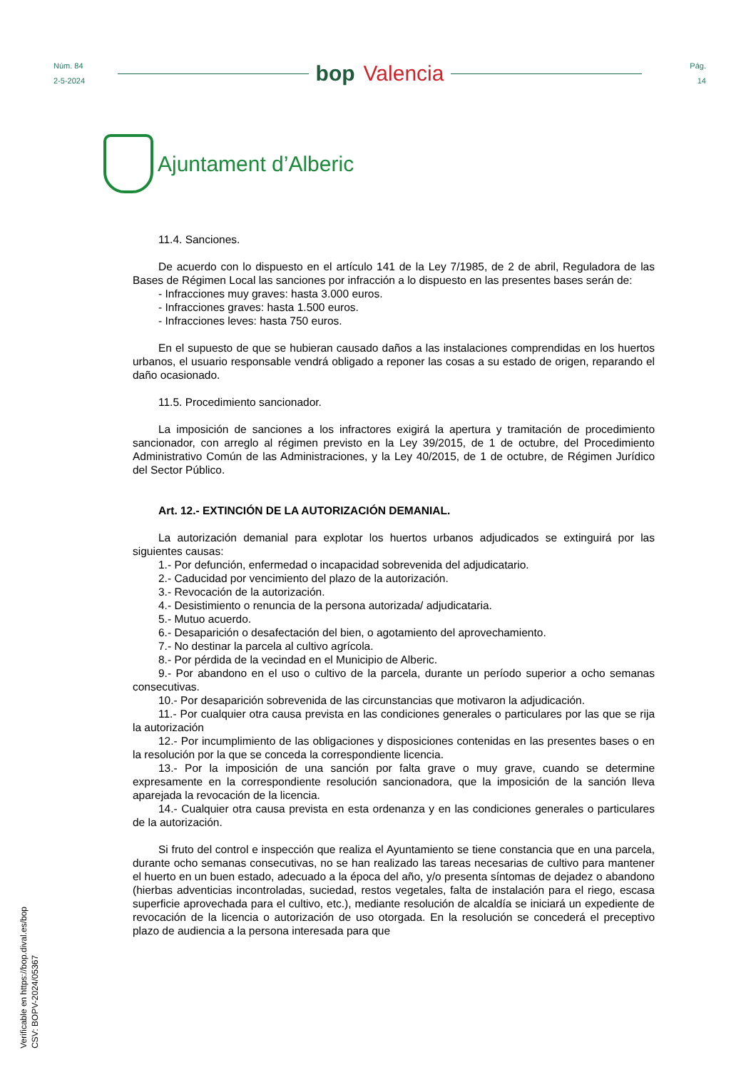Núm. 84
2-5-2024
bop Valencia
Pág.
14
Ajuntament d’Alberic
11.4. Sanciones.
De acuerdo con lo dispuesto en el artículo 141 de la Ley 7/1985, de 2 de abril, Reguladora de las Bases de Régimen Local las sanciones por infracción a lo dispuesto en las presentes bases serán de:
- Infracciones muy graves: hasta 3.000 euros.
- Infracciones graves: hasta 1.500 euros.
- Infracciones leves: hasta 750 euros.
En el supuesto de que se hubieran causado daños a las instalaciones comprendidas en los huertos urbanos, el usuario responsable vendrá obligado a reponer las cosas a su estado de origen, reparando el daño ocasionado.
11.5. Procedimiento sancionador.
La imposición de sanciones a los infractores exigirá la apertura y tramitación de procedimiento sancionador, con arreglo al régimen previsto en la Ley 39/2015, de 1 de octubre, del Procedimiento Administrativo Común de las Administraciones, y la Ley 40/2015, de 1 de octubre, de Régimen Jurídico del Sector Público.
Art. 12.- EXTINCIÓN DE LA AUTORIZACIÓN DEMANIAL.
La autorización demanial para explotar los huertos urbanos adjudicados se extinguirá por las siguientes causas:
1.- Por defunción, enfermedad o incapacidad sobrevenida del adjudicatario.
2.- Caducidad por vencimiento del plazo de la autorización.
3.- Revocación de la autorización.
4.- Desistimiento o renuncia de la persona autorizada/ adjudicataria.
5.- Mutuo acuerdo.
6.- Desaparición o desafectación del bien, o agotamiento del aprovechamiento.
7.- No destinar la parcela al cultivo agrícola.
8.- Por pérdida de la vecindad en el Municipio de Alberic.
9.- Por abandono en el uso o cultivo de la parcela, durante un período superior a ocho semanas consecutivas.
10.- Por desaparición sobrevenida de las circunstancias que motivaron la adjudicación.
11.- Por cualquier otra causa prevista en las condiciones generales o particulares por las que se rija la autorización
12.- Por incumplimiento de las obligaciones y disposiciones contenidas en las presentes bases o en la resolución por la que se conceda la correspondiente licencia.
13.- Por la imposición de una sanción por falta grave o muy grave, cuando se determine expresamente en la correspondiente resolución sancionadora, que la imposición de la sanción lleva aparejada la revocación de la licencia.
14.- Cualquier otra causa prevista en esta ordenanza y en las condiciones generales o particulares de la autorización.
Si fruto del control e inspección que realiza el Ayuntamiento se tiene constancia que en una parcela, durante ocho semanas consecutivas, no se han realizado las tareas necesarias de cultivo para mantener el huerto en un buen estado, adecuado a la época del año, y/o presenta síntomas de dejadez o abandono (hierbas adventicias incontroladas, suciedad, restos vegetales, falta de instalación para el riego, escasa superficie aprovechada para el cultivo, etc.), mediante resolución de alcaldía se iniciará un expediente de revocación de la licencia o autorización de uso otorgada. En la resolución se concederá el preceptivo plazo de audiencia a la persona interesada para que
Verificable en https://bop.dival.es/bop
CSV: BOPV-2024/05367